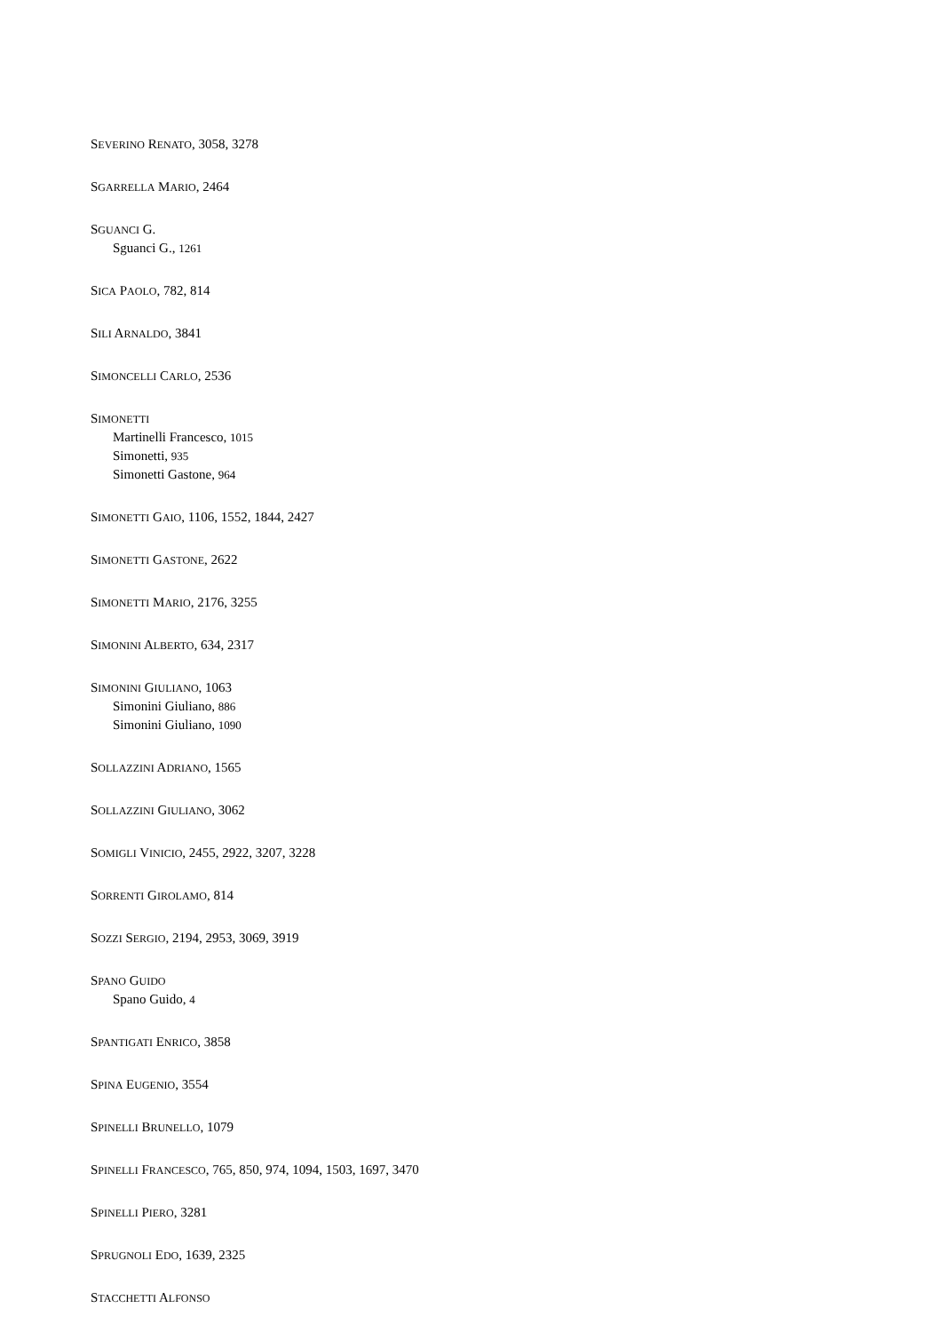SEVERINO RENATO, 3058, 3278
SGARRELLA MARIO, 2464
SGUANCI G.
Sguanci G., 1261
SICA PAOLO, 782, 814
SILI ARNALDO, 3841
SIMONCELLI CARLO, 2536
SIMONETTI
Martinelli Francesco, 1015
Simonetti, 935
Simonetti Gastone, 964
SIMONETTI GAIO, 1106, 1552, 1844, 2427
SIMONETTI GASTONE, 2622
SIMONETTI MARIO, 2176, 3255
SIMONINI ALBERTO, 634, 2317
SIMONINI GIULIANO, 1063
Simonini Giuliano, 886
Simonini Giuliano, 1090
SOLLAZZINI ADRIANO, 1565
SOLLAZZINI GIULIANO, 3062
SOMIGLI VINICIO, 2455, 2922, 3207, 3228
SORRENTI GIROLAMO, 814
SOZZI SERGIO, 2194, 2953, 3069, 3919
SPANO GUIDO
Spano Guido, 4
SPANTIGATI ENRICO, 3858
SPINA EUGENIO, 3554
SPINELLI BRUNELLO, 1079
SPINELLI FRANCESCO, 765, 850, 974, 1094, 1503, 1697, 3470
SPINELLI PIERO, 3281
SPRUGNOLI EDO, 1639, 2325
STACCHETTI ALFONSO